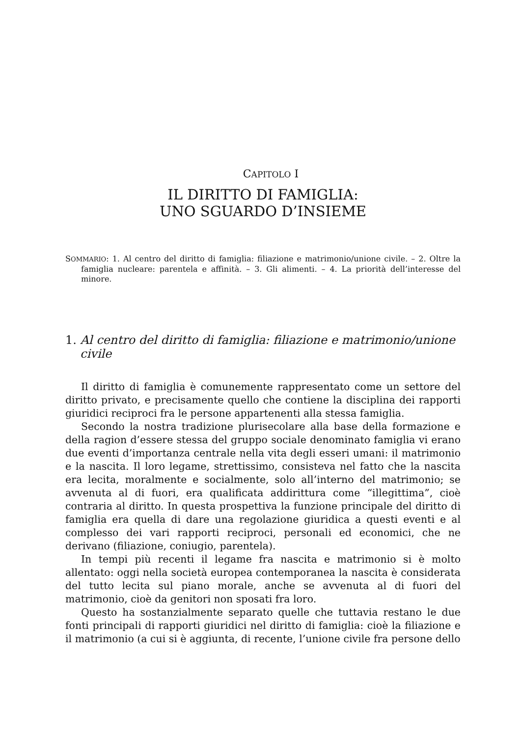CAPITOLO I
IL DIRITTO DI FAMIGLIA:
UNO SGUARDO D’INSIEME
SOMMARIO: 1. Al centro del diritto di famiglia: filiazione e matrimonio/unione civile. – 2. Oltre la famiglia nucleare: parentela e affinità. – 3. Gli alimenti. – 4. La priorità dell’interesse del minore.
1. Al centro del diritto di famiglia: filiazione e matrimonio/unione civile
Il diritto di famiglia è comunemente rappresentato come un settore del diritto privato, e precisamente quello che contiene la disciplina dei rapporti giuridici reciproci fra le persone appartenenti alla stessa famiglia.
Secondo la nostra tradizione plurisecolare alla base della formazione e della ragion d’essere stessa del gruppo sociale denominato famiglia vi erano due eventi d’importanza centrale nella vita degli esseri umani: il matrimonio e la nascita. Il loro legame, strettissimo, consisteva nel fatto che la nascita era lecita, moralmente e socialmente, solo all’interno del matrimonio; se avvenuta al di fuori, era qualificata addirittura come “illegittima”, cioè contraria al diritto. In questa prospettiva la funzione principale del diritto di famiglia era quella di dare una regolazione giuridica a questi eventi e al complesso dei vari rapporti reciproci, personali ed economici, che ne derivano (filiazione, coniugio, parentela).
In tempi più recenti il legame fra nascita e matrimonio si è molto allentato: oggi nella società europea contemporanea la nascita è considerata del tutto lecita sul piano morale, anche se avvenuta al di fuori del matrimonio, cioè da genitori non sposati fra loro.
Questo ha sostanzialmente separato quelle che tuttavia restano le due fonti principali di rapporti giuridici nel diritto di famiglia: cioè la filiazione e il matrimonio (a cui si è aggiunta, di recente, l’unione civile fra persone dello